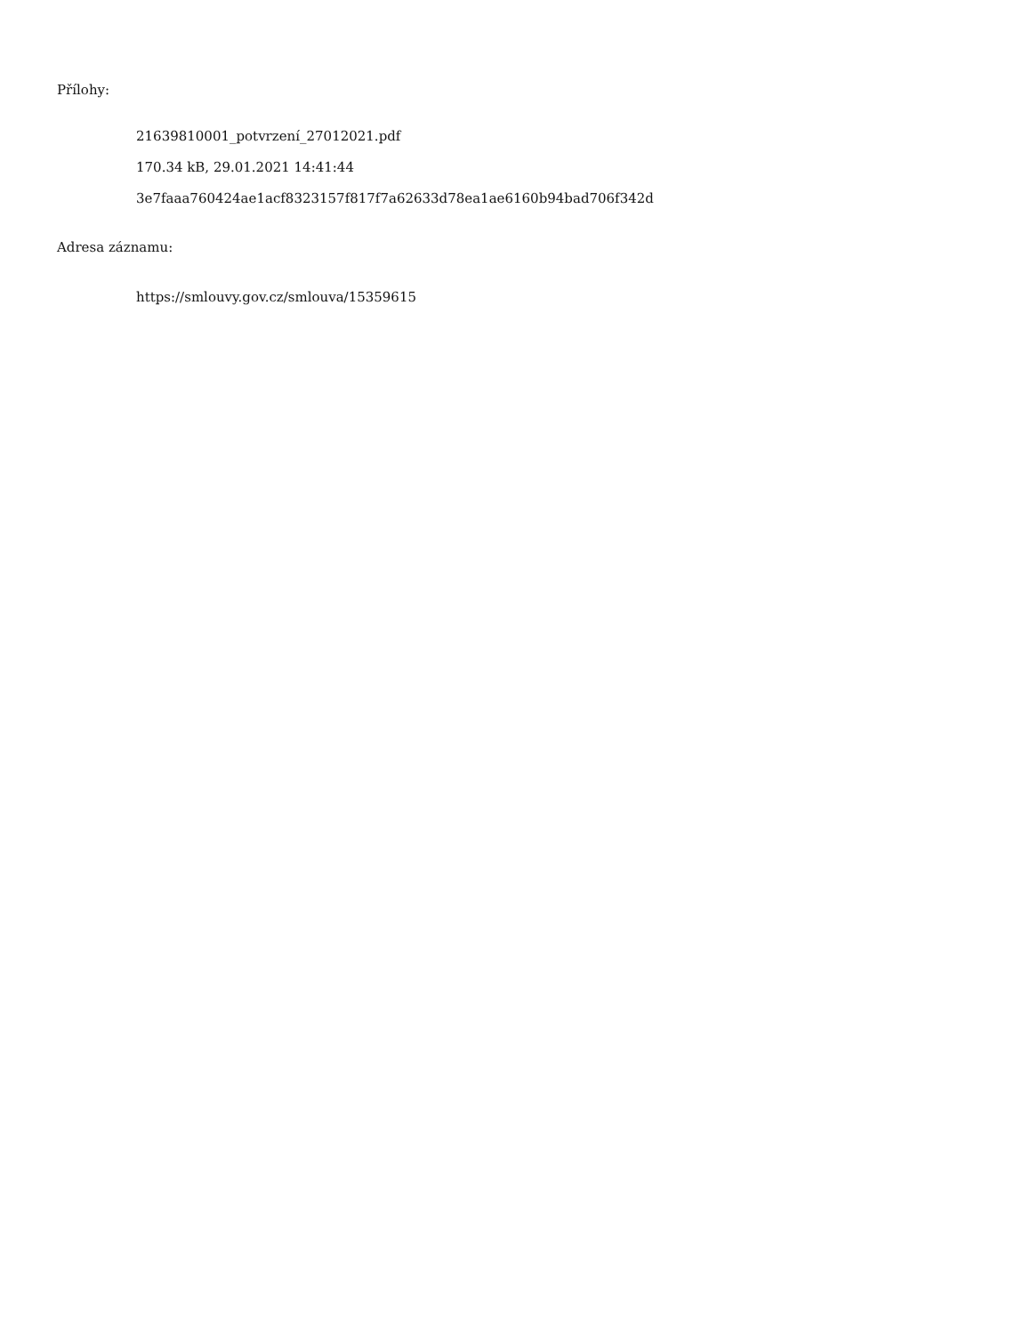Přílohy:
21639810001_potvrzení_27012021.pdf
170.34 kB, 29.01.2021 14:41:44
3e7faaa760424ae1acf8323157f817f7a62633d78ea1ae6160b94bad706f342d
Adresa záznamu:
https://smlouvy.gov.cz/smlouva/15359615